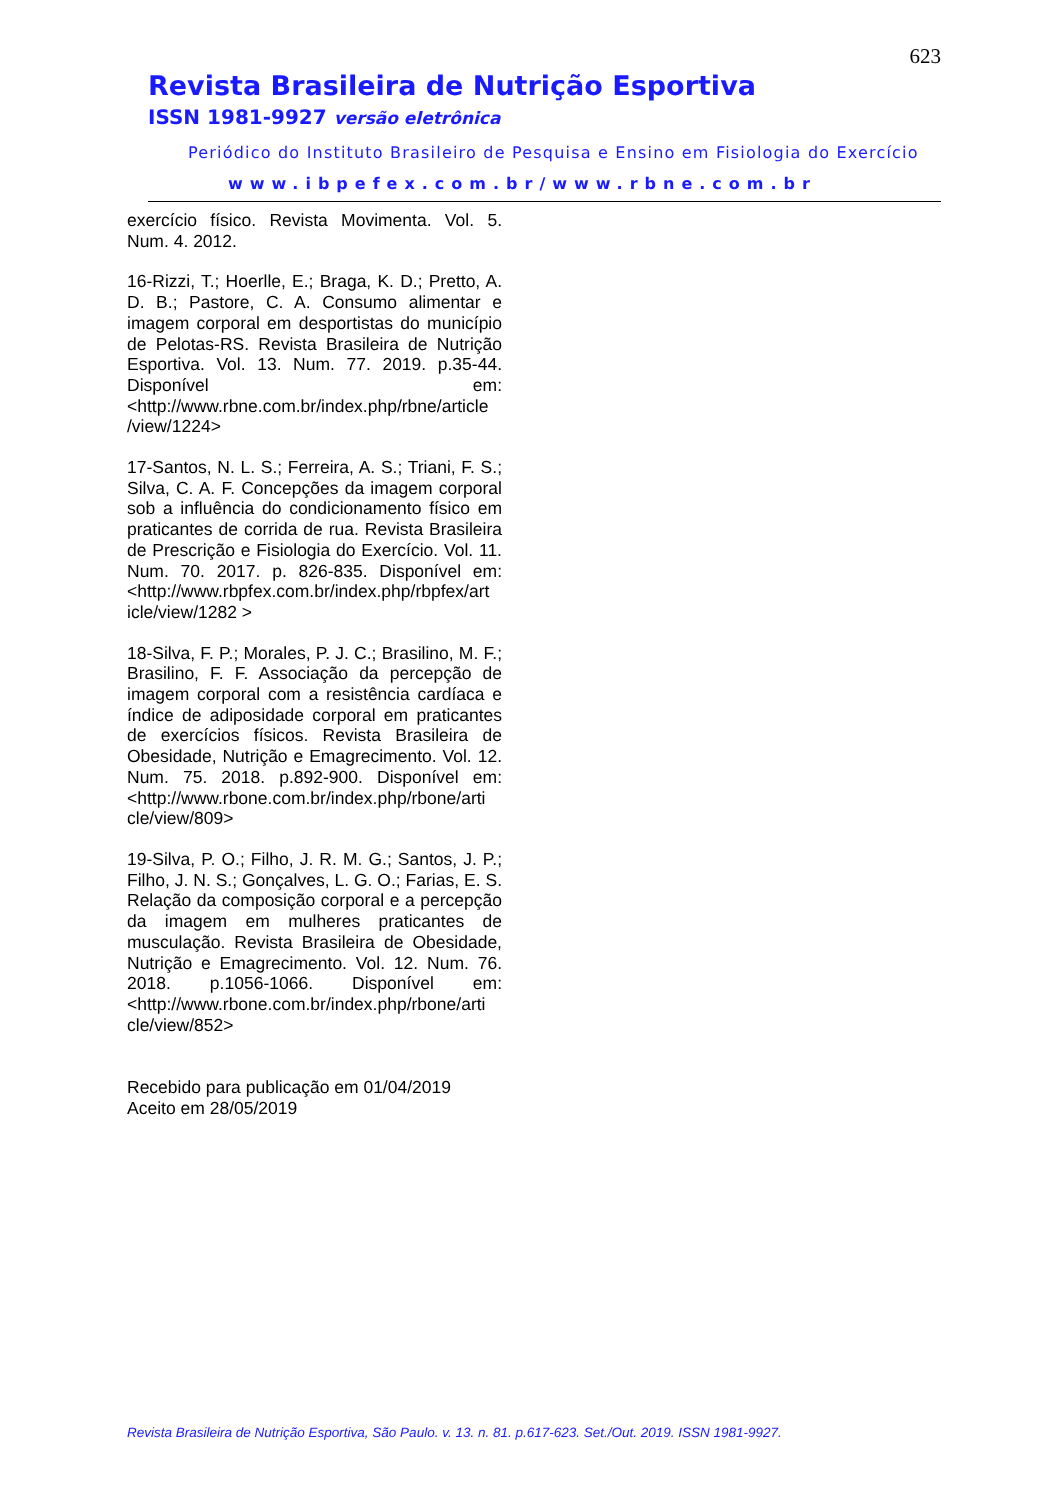623
Revista Brasileira de Nutrição Esportiva
ISSN 1981-9927 versão eletrônica
Periódico do Instituto Brasileiro de Pesquisa e Ensino em Fisiologia do Exercício
www.ibpefex.com.br/www.rbne.com.br
exercício físico. Revista Movimenta. Vol. 5. Num. 4. 2012.
16-Rizzi, T.; Hoerlle, E.; Braga, K. D.; Pretto, A. D. B.; Pastore, C. A. Consumo alimentar e imagem corporal em desportistas do município de Pelotas-RS. Revista Brasileira de Nutrição Esportiva. Vol. 13. Num. 77. 2019. p.35-44. Disponível em: <http://www.rbne.com.br/index.php/rbne/article /view/1224>
17-Santos, N. L. S.; Ferreira, A. S.; Triani, F. S.; Silva, C. A. F. Concepções da imagem corporal sob a influência do condicionamento físico em praticantes de corrida de rua. Revista Brasileira de Prescrição e Fisiologia do Exercício. Vol. 11. Num. 70. 2017. p. 826-835. Disponível em: <http://www.rbpfex.com.br/index.php/rbpfex/art icle/view/1282 >
18-Silva, F. P.; Morales, P. J. C.; Brasilino, M. F.; Brasilino, F. F. Associação da percepção de imagem corporal com a resistência cardíaca e índice de adiposidade corporal em praticantes de exercícios físicos. Revista Brasileira de Obesidade, Nutrição e Emagrecimento. Vol. 12. Num. 75. 2018. p.892-900. Disponível em: <http://www.rbone.com.br/index.php/rbone/arti cle/view/809>
19-Silva, P. O.; Filho, J. R. M. G.; Santos, J. P.; Filho, J. N. S.; Gonçalves, L. G. O.; Farias, E. S. Relação da composição corporal e a percepção da imagem em mulheres praticantes de musculação. Revista Brasileira de Obesidade, Nutrição e Emagrecimento. Vol. 12. Num. 76. 2018. p.1056-1066. Disponível em: <http://www.rbone.com.br/index.php/rbone/arti cle/view/852>
Recebido para publicação em 01/04/2019
Aceito em 28/05/2019
Revista Brasileira de Nutrição Esportiva, São Paulo. v. 13. n. 81. p.617-623. Set./Out. 2019. ISSN 1981-9927.